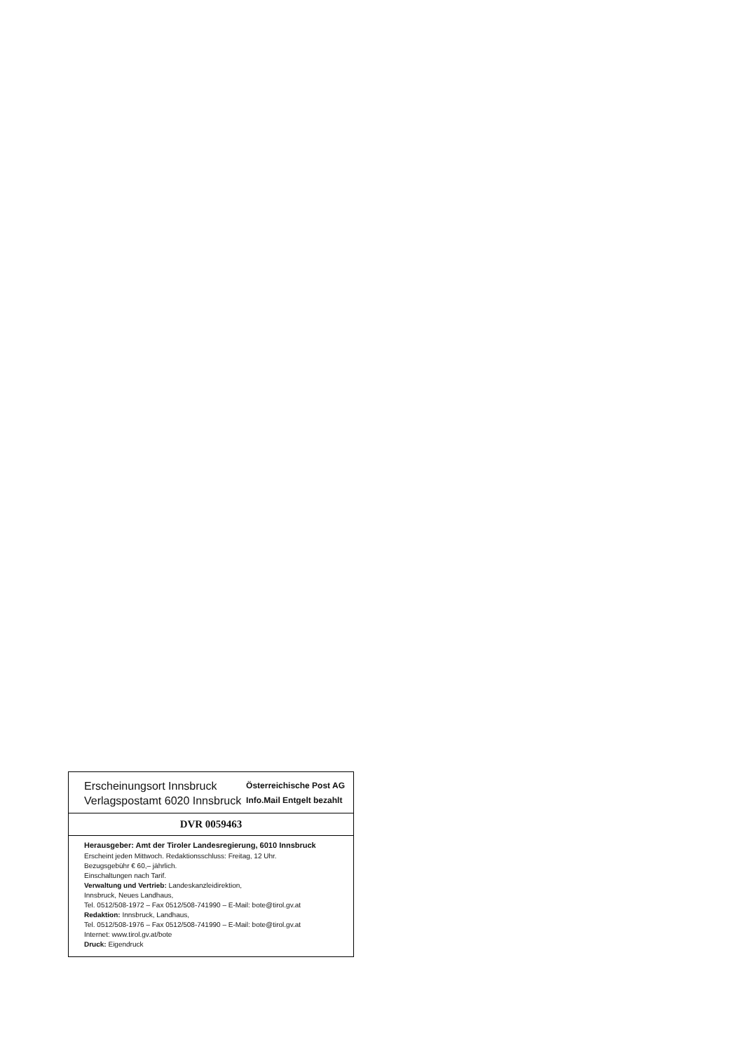Erscheinungsort Innsbruck
Verlagspostamt 6020 Innsbruck
Österreichische Post AG
Info.Mail Entgelt bezahlt
DVR 0059463
Herausgeber: Amt der Tiroler Landesregierung, 6010 Innsbruck
Erscheint jeden Mittwoch. Redaktionsschluss: Freitag, 12 Uhr.
Bezugsgebühr € 60,– jährlich.
Einschaltungen nach Tarif.
Verwaltung und Vertrieb: Landeskanzleidirektion,
Innsbruck, Neues Landhaus,
Tel. 0512/508-1972 – Fax 0512/508-741990 – E-Mail: bote@tirol.gv.at
Redaktion: Innsbruck, Landhaus,
Tel. 0512/508-1976 – Fax 0512/508-741990 – E-Mail: bote@tirol.gv.at
Internet: www.tirol.gv.at/bote
Druck: Eigendruck